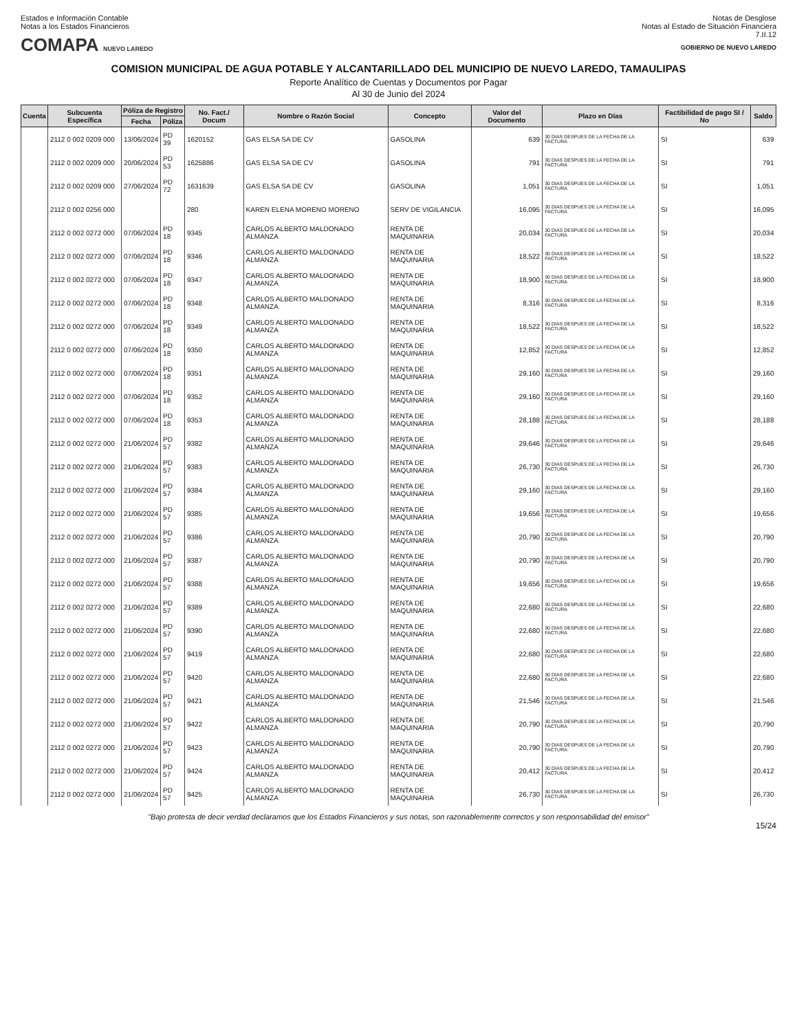Estados e Información Contable
Notas a los Estados Financieros
COMAPA NUEVO LAREDO
Notas de Desglose
Notas al Estado de Situación Financiera
7.II.12
GOBIERNO DE NUEVO LAREDO
COMISION MUNICIPAL DE AGUA POTABLE Y ALCANTARILLADO DEL MUNICIPIO DE NUEVO LAREDO, TAMAULIPAS
Reporte Analítico de Cuentas y Documentos por Pagar
Al 30 de Junio del 2024
| Cuenta | Subcuenta Específica | Póliza de Registro | | No. Fact./ Docum | Nombre o Razón Social | Concepto | Valor del Documento | Plazo en Días | Factibilidad de pago SI / No | Saldo |
| --- | --- | --- | --- | --- | --- | --- | --- | --- | --- | --- |
| | | Fecha | Póliza | | | | | | | |
| | 2112 0 002 0209 000 | 13/06/2024 | PD 39 | 1620152 | GAS ELSA SA DE CV | GASOLINA | 639 | 30 DIAS DESPUES DE LA FECHA DE LA FACTURA | SI | 639 |
| | 2112 0 002 0209 000 | 20/06/2024 | PD 53 | 1625886 | GAS ELSA SA DE CV | GASOLINA | 791 | 30 DIAS DESPUES DE LA FECHA DE LA FACTURA | SI | 791 |
| | 2112 0 002 0209 000 | 27/06/2024 | PD 72 | 1631639 | GAS ELSA SA DE CV | GASOLINA | 1,051 | 30 DIAS DESPUES DE LA FECHA DE LA FACTURA | SI | 1,051 |
| | 2112 0 002 0256 000 | | | 280 | KAREN ELENA MORENO MORENO | SERV DE VIGILANCIA | 16,095 | 30 DIAS DESPUES DE LA FECHA DE LA FACTURA | SI | 16,095 |
| | 2112 0 002 0272 000 | 07/06/2024 | PD 18 | 9345 | CARLOS ALBERTO MALDONADO ALMANZA | RENTA DE MAQUINARIA | 20,034 | 30 DIAS DESPUES DE LA FECHA DE LA FACTURA | SI | 20,034 |
| | 2112 0 002 0272 000 | 07/06/2024 | PD 18 | 9346 | CARLOS ALBERTO MALDONADO ALMANZA | RENTA DE MAQUINARIA | 18,522 | 30 DIAS DESPUES DE LA FECHA DE LA FACTURA | SI | 18,522 |
| | 2112 0 002 0272 000 | 07/06/2024 | PD 18 | 9347 | CARLOS ALBERTO MALDONADO ALMANZA | RENTA DE MAQUINARIA | 18,900 | 30 DIAS DESPUES DE LA FECHA DE LA FACTURA | SI | 18,900 |
| | 2112 0 002 0272 000 | 07/06/2024 | PD 18 | 9348 | CARLOS ALBERTO MALDONADO ALMANZA | RENTA DE MAQUINARIA | 8,316 | 30 DIAS DESPUES DE LA FECHA DE LA FACTURA | SI | 8,316 |
| | 2112 0 002 0272 000 | 07/06/2024 | PD 18 | 9349 | CARLOS ALBERTO MALDONADO ALMANZA | RENTA DE MAQUINARIA | 18,522 | 30 DIAS DESPUES DE LA FECHA DE LA FACTURA | SI | 18,522 |
| | 2112 0 002 0272 000 | 07/06/2024 | PD 18 | 9350 | CARLOS ALBERTO MALDONADO ALMANZA | RENTA DE MAQUINARIA | 12,852 | 30 DIAS DESPUES DE LA FECHA DE LA FACTURA | SI | 12,852 |
| | 2112 0 002 0272 000 | 07/06/2024 | PD 18 | 9351 | CARLOS ALBERTO MALDONADO ALMANZA | RENTA DE MAQUINARIA | 29,160 | 30 DIAS DESPUES DE LA FECHA DE LA FACTURA | SI | 29,160 |
| | 2112 0 002 0272 000 | 07/06/2024 | PD 18 | 9352 | CARLOS ALBERTO MALDONADO ALMANZA | RENTA DE MAQUINARIA | 29,160 | 30 DIAS DESPUES DE LA FECHA DE LA FACTURA | SI | 29,160 |
| | 2112 0 002 0272 000 | 07/06/2024 | PD 18 | 9353 | CARLOS ALBERTO MALDONADO ALMANZA | RENTA DE MAQUINARIA | 28,188 | 30 DIAS DESPUES DE LA FECHA DE LA FACTURA | SI | 28,188 |
| | 2112 0 002 0272 000 | 21/06/2024 | PD 57 | 9382 | CARLOS ALBERTO MALDONADO ALMANZA | RENTA DE MAQUINARIA | 29,646 | 30 DIAS DESPUES DE LA FECHA DE LA FACTURA | SI | 29,646 |
| | 2112 0 002 0272 000 | 21/06/2024 | PD 57 | 9383 | CARLOS ALBERTO MALDONADO ALMANZA | RENTA DE MAQUINARIA | 26,730 | 30 DIAS DESPUES DE LA FECHA DE LA FACTURA | SI | 26,730 |
| | 2112 0 002 0272 000 | 21/06/2024 | PD 57 | 9384 | CARLOS ALBERTO MALDONADO ALMANZA | RENTA DE MAQUINARIA | 29,160 | 30 DIAS DESPUES DE LA FECHA DE LA FACTURA | SI | 29,160 |
| | 2112 0 002 0272 000 | 21/06/2024 | PD 57 | 9385 | CARLOS ALBERTO MALDONADO ALMANZA | RENTA DE MAQUINARIA | 19,656 | 30 DIAS DESPUES DE LA FECHA DE LA FACTURA | SI | 19,656 |
| | 2112 0 002 0272 000 | 21/06/2024 | PD 57 | 9386 | CARLOS ALBERTO MALDONADO ALMANZA | RENTA DE MAQUINARIA | 20,790 | 30 DIAS DESPUES DE LA FECHA DE LA FACTURA | SI | 20,790 |
| | 2112 0 002 0272 000 | 21/06/2024 | PD 57 | 9387 | CARLOS ALBERTO MALDONADO ALMANZA | RENTA DE MAQUINARIA | 20,790 | 30 DIAS DESPUES DE LA FECHA DE LA FACTURA | SI | 20,790 |
| | 2112 0 002 0272 000 | 21/06/2024 | PD 57 | 9388 | CARLOS ALBERTO MALDONADO ALMANZA | RENTA DE MAQUINARIA | 19,656 | 30 DIAS DESPUES DE LA FECHA DE LA FACTURA | SI | 19,656 |
| | 2112 0 002 0272 000 | 21/06/2024 | PD 57 | 9389 | CARLOS ALBERTO MALDONADO ALMANZA | RENTA DE MAQUINARIA | 22,680 | 30 DIAS DESPUES DE LA FECHA DE LA FACTURA | SI | 22,680 |
| | 2112 0 002 0272 000 | 21/06/2024 | PD 57 | 9390 | CARLOS ALBERTO MALDONADO ALMANZA | RENTA DE MAQUINARIA | 22,680 | 30 DIAS DESPUES DE LA FECHA DE LA FACTURA | SI | 22,680 |
| | 2112 0 002 0272 000 | 21/06/2024 | PD 57 | 9419 | CARLOS ALBERTO MALDONADO ALMANZA | RENTA DE MAQUINARIA | 22,680 | 30 DIAS DESPUES DE LA FECHA DE LA FACTURA | SI | 22,680 |
| | 2112 0 002 0272 000 | 21/06/2024 | PD 57 | 9420 | CARLOS ALBERTO MALDONADO ALMANZA | RENTA DE MAQUINARIA | 22,680 | 30 DIAS DESPUES DE LA FECHA DE LA FACTURA | SI | 22,680 |
| | 2112 0 002 0272 000 | 21/06/2024 | PD 57 | 9421 | CARLOS ALBERTO MALDONADO ALMANZA | RENTA DE MAQUINARIA | 21,546 | 30 DIAS DESPUES DE LA FECHA DE LA FACTURA | SI | 21,546 |
| | 2112 0 002 0272 000 | 21/06/2024 | PD 57 | 9422 | CARLOS ALBERTO MALDONADO ALMANZA | RENTA DE MAQUINARIA | 20,790 | 30 DIAS DESPUES DE LA FECHA DE LA FACTURA | SI | 20,790 |
| | 2112 0 002 0272 000 | 21/06/2024 | PD 57 | 9423 | CARLOS ALBERTO MALDONADO ALMANZA | RENTA DE MAQUINARIA | 20,790 | 30 DIAS DESPUES DE LA FECHA DE LA FACTURA | SI | 20,790 |
| | 2112 0 002 0272 000 | 21/06/2024 | PD 57 | 9424 | CARLOS ALBERTO MALDONADO ALMANZA | RENTA DE MAQUINARIA | 20,412 | 30 DIAS DESPUES DE LA FECHA DE LA FACTURA | SI | 20,412 |
| | 2112 0 002 0272 000 | 21/06/2024 | PD 57 | 9425 | CARLOS ALBERTO MALDONADO ALMANZA | RENTA DE MAQUINARIA | 26,730 | 30 DIAS DESPUES DE LA FECHA DE LA FACTURA | SI | 26,730 |
"Bajo protesta de decir verdad declaramos que los Estados Financieros y sus notas, son razonablemente correctos y son responsabilidad del emisor"
15/24